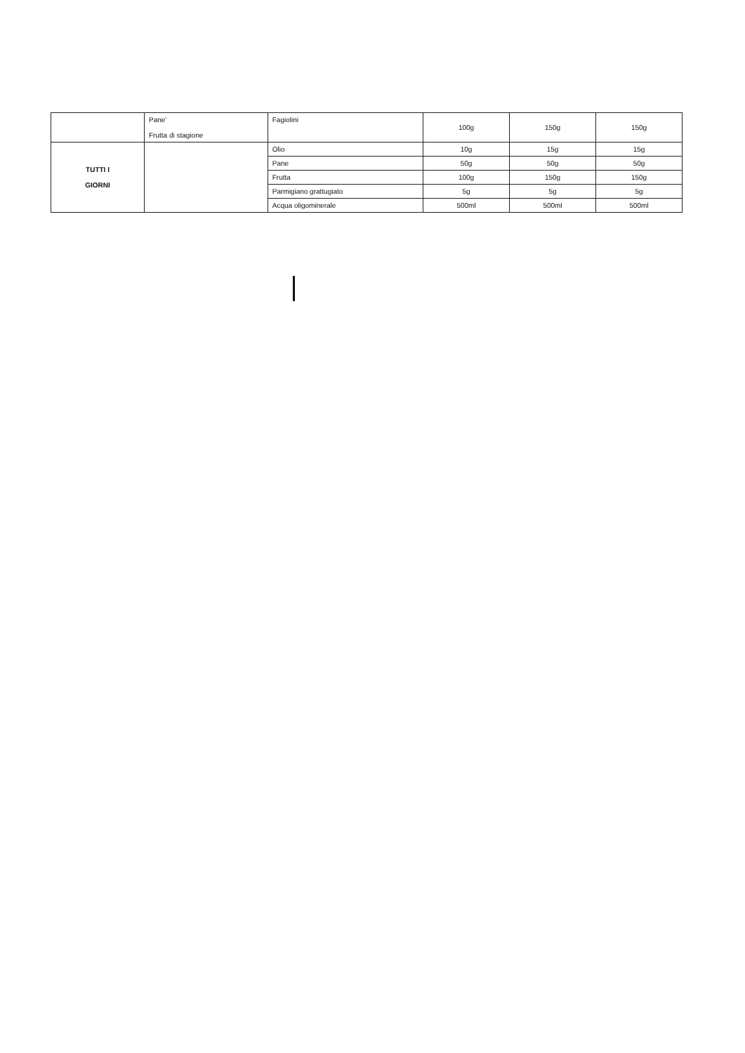| | Pane' Frutta di stagione | Fagiolini | 100g | 150g | 150g |
| TUTTI I GIORNI | | Olio | 10g | 15g | 15g |
| | | Pane | 50g | 50g | 50g |
| | | Frutta | 100g | 150g | 150g |
| | | Parmigiano grattugiato | 5g | 5g | 5g |
| | | Acqua oligominerale | 500ml | 500ml | 500ml |